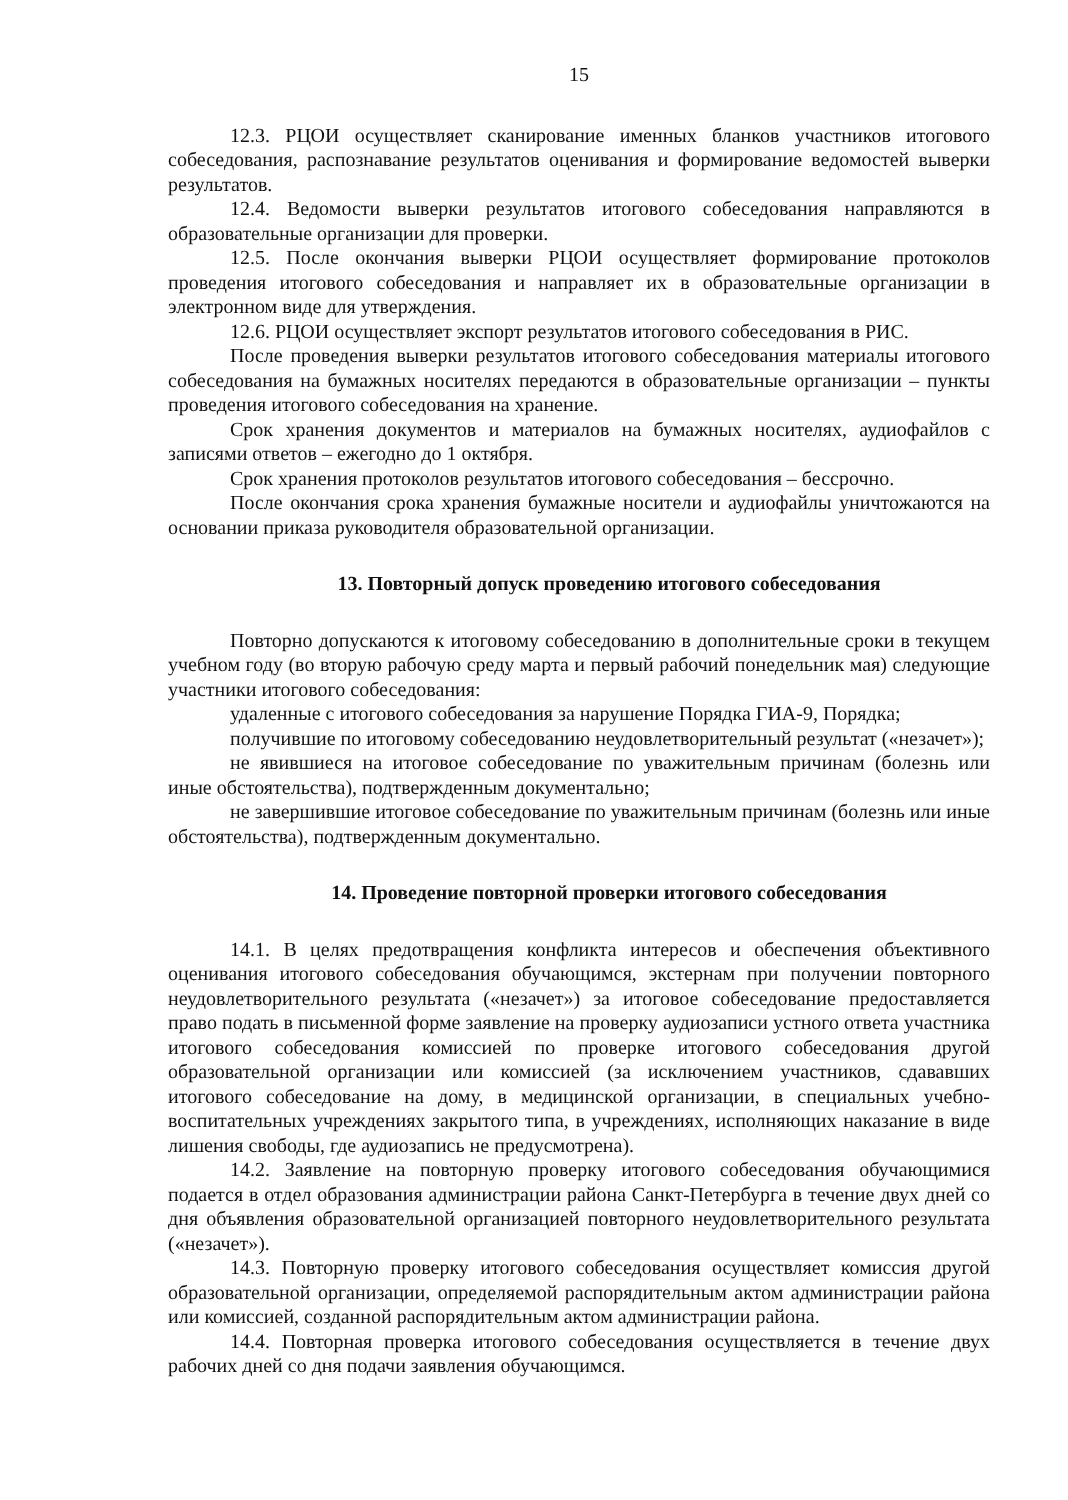15
12.3. РЦОИ осуществляет сканирование именных бланков участников итогового собеседования, распознавание результатов оценивания и формирование ведомостей выверки результатов.
12.4. Ведомости выверки результатов итогового собеседования направляются в образовательные организации для проверки.
12.5. После окончания выверки РЦОИ осуществляет формирование протоколов проведения итогового собеседования и направляет их в образовательные организации в электронном виде для утверждения.
12.6. РЦОИ осуществляет экспорт результатов итогового собеседования в РИС.
После проведения выверки результатов итогового собеседования материалы итогового собеседования на бумажных носителях передаются в образовательные организации – пункты проведения итогового собеседования на хранение.
Срок хранения документов и материалов на бумажных носителях, аудиофайлов с записями ответов – ежегодно до 1 октября.
Срок хранения протоколов результатов итогового собеседования – бессрочно.
После окончания срока хранения бумажные носители и аудиофайлы уничтожаются на основании приказа руководителя образовательной организации.
13. Повторный допуск проведению итогового собеседования
Повторно допускаются к итоговому собеседованию в дополнительные сроки в текущем учебном году (во вторую рабочую среду марта и первый рабочий понедельник мая) следующие участники итогового собеседования:
удаленные с итогового собеседования за нарушение Порядка ГИА-9, Порядка;
получившие по итоговому собеседованию неудовлетворительный результат («незачет»);
не явившиеся на итоговое собеседование по уважительным причинам (болезнь или иные обстоятельства), подтвержденным документально;
не завершившие итоговое собеседование по уважительным причинам (болезнь или иные обстоятельства), подтвержденным документально.
14. Проведение повторной проверки итогового собеседования
14.1. В целях предотвращения конфликта интересов и обеспечения объективного оценивания итогового собеседования обучающимся, экстернам при получении повторного неудовлетворительного результата («незачет») за итоговое собеседование предоставляется право подать в письменной форме заявление на проверку аудиозаписи устного ответа участника итогового собеседования комиссией по проверке итогового собеседования другой образовательной организации или комиссией (за исключением участников, сдававших итогового собеседование на дому, в медицинской организации, в специальных учебно-воспитательных учреждениях закрытого типа, в учреждениях, исполняющих наказание в виде лишения свободы, где аудиозапись не предусмотрена).
14.2. Заявление на повторную проверку итогового собеседования обучающимися подается в отдел образования администрации района Санкт-Петербурга в течение двух дней со дня объявления образовательной организацией повторного неудовлетворительного результата («незачет»).
14.3. Повторную проверку итогового собеседования осуществляет комиссия другой образовательной организации, определяемой распорядительным актом администрации района или комиссией, созданной распорядительным актом администрации района.
14.4. Повторная проверка итогового собеседования осуществляется в течение двух рабочих дней со дня подачи заявления обучающимся.